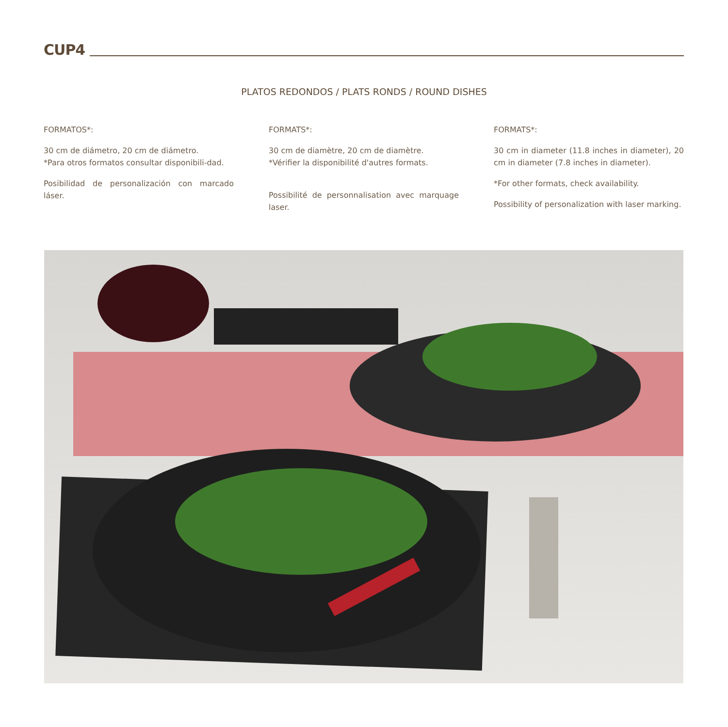CUP4
PLATOS REDONDOS / PLATS RONDS / ROUND DISHES
FORMATOS*:
30 cm de diámetro, 20 cm de diámetro.
*Para otros formatos consultar disponibili-dad.
Posibilidad de personalización con marcado láser.
FORMATS*:
30 cm de diamètre, 20 cm de diamètre.
*Vérifier la disponibilité d'autres formats.
Possibilité de personnalisation avec marquage laser.
FORMATS*:
30 cm in diameter (11.8 inches in diameter), 20 cm in diameter (7.8 inches in diameter).
*For other formats, check availability.
Possibility of personalization with laser marking.